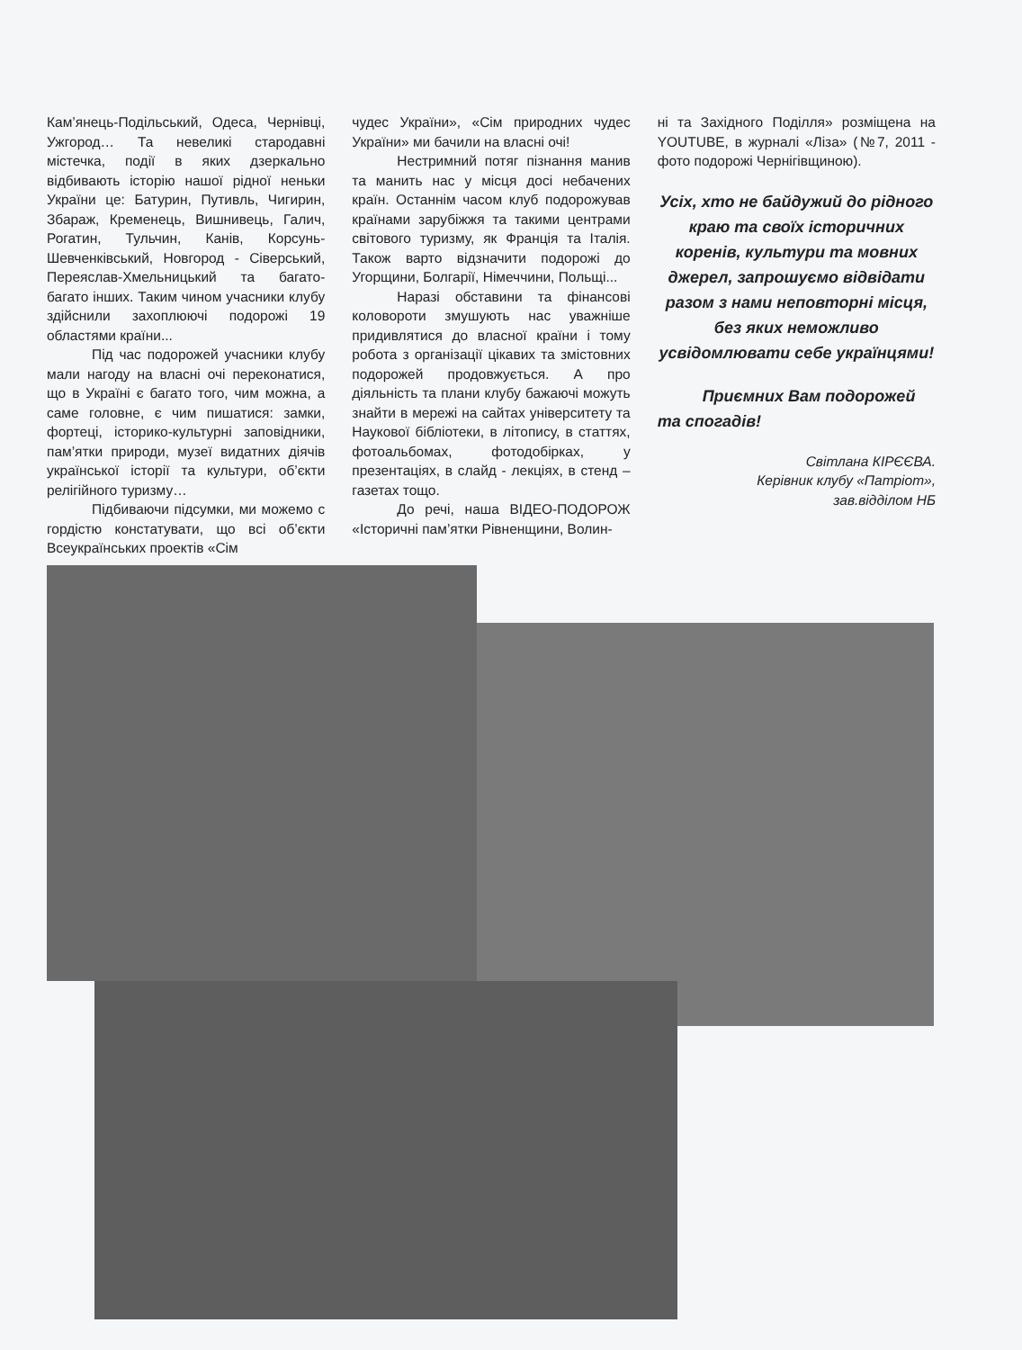Кам’янець-Подільський, Одеса, Чернівці, Ужгород… Та невеликі стародавні містечка, події в яких дзеркально відбивають історію нашої рідної неньки України це: Батурин, Путивль, Чигирин, Збараж, Кременець, Вишнивець, Галич, Рогатин, Тульчин, Канів, Корсунь-Шевченківський, Новгород - Сіверський, Переяслав-Хмельницький та багато-багато інших. Таким чином учасники клубу здійснили захоплюючі подорожі 19 областями країни...
Під час подорожей учасники клубу мали нагоду на власні очі переконатися, що в Україні є багато того, чим можна, а саме головне, є чим пишатися: замки, фортеці, історико-культурні заповідники, пам’ятки природи, музеї видатних діячів української історії та культури, об’єкти релігійного туризму…
Підбиваючи підсумки, ми можемо с гордістю констатувати, що всі об’єкти Всеукраїнських проектів «Сім
чудес України», «Сім природних чудес України» ми бачили на власні очі!
Нестримний потяг пізнання манив та манить нас у місця досі небачених країн. Останнім часом клуб подорожував країнами зарубіжжя та такими центрами світового туризму, як Франція та Італія. Також варто відзначити подорожі до Угорщини, Болгарії, Німеччини, Польщі...
Наразі обставини та фінансові коловороти змушують нас уважніше придивлятися до власної країни і тому робота з організації цікавих та змістовних подорожей продовжується. А про діяльність та плани клубу бажаючі можуть знайти в мережі на сайтах університету та Наукової бібліотеки, в літопису, в статтях, фотоальбомах, фотодобірках, у презентаціях, в слайд - лекціях, в стенд – газетах тощо.
До речі, наша ВІДЕО-ПОДОРОЖ «Історичні пам’ятки Рівненщини, Волин-
ні та Західного Поділля» розміщена на YOUTUBE, в журналі «Ліза» (№7, 2011 - фото подорожі Чернігівщиною).
Усіх, хто не байдужий до рідного краю та своїх історичних коренів, культури та мовних джерел, запрошуємо відвідати разом з нами неповторні місця, без яких неможливо усвідомлювати себе українцями!
Приємних Вам подорожей та спогадів!
Світлана КІРЄЄВА.
Керівник клубу «Патріот»,
зав.відділом НБ